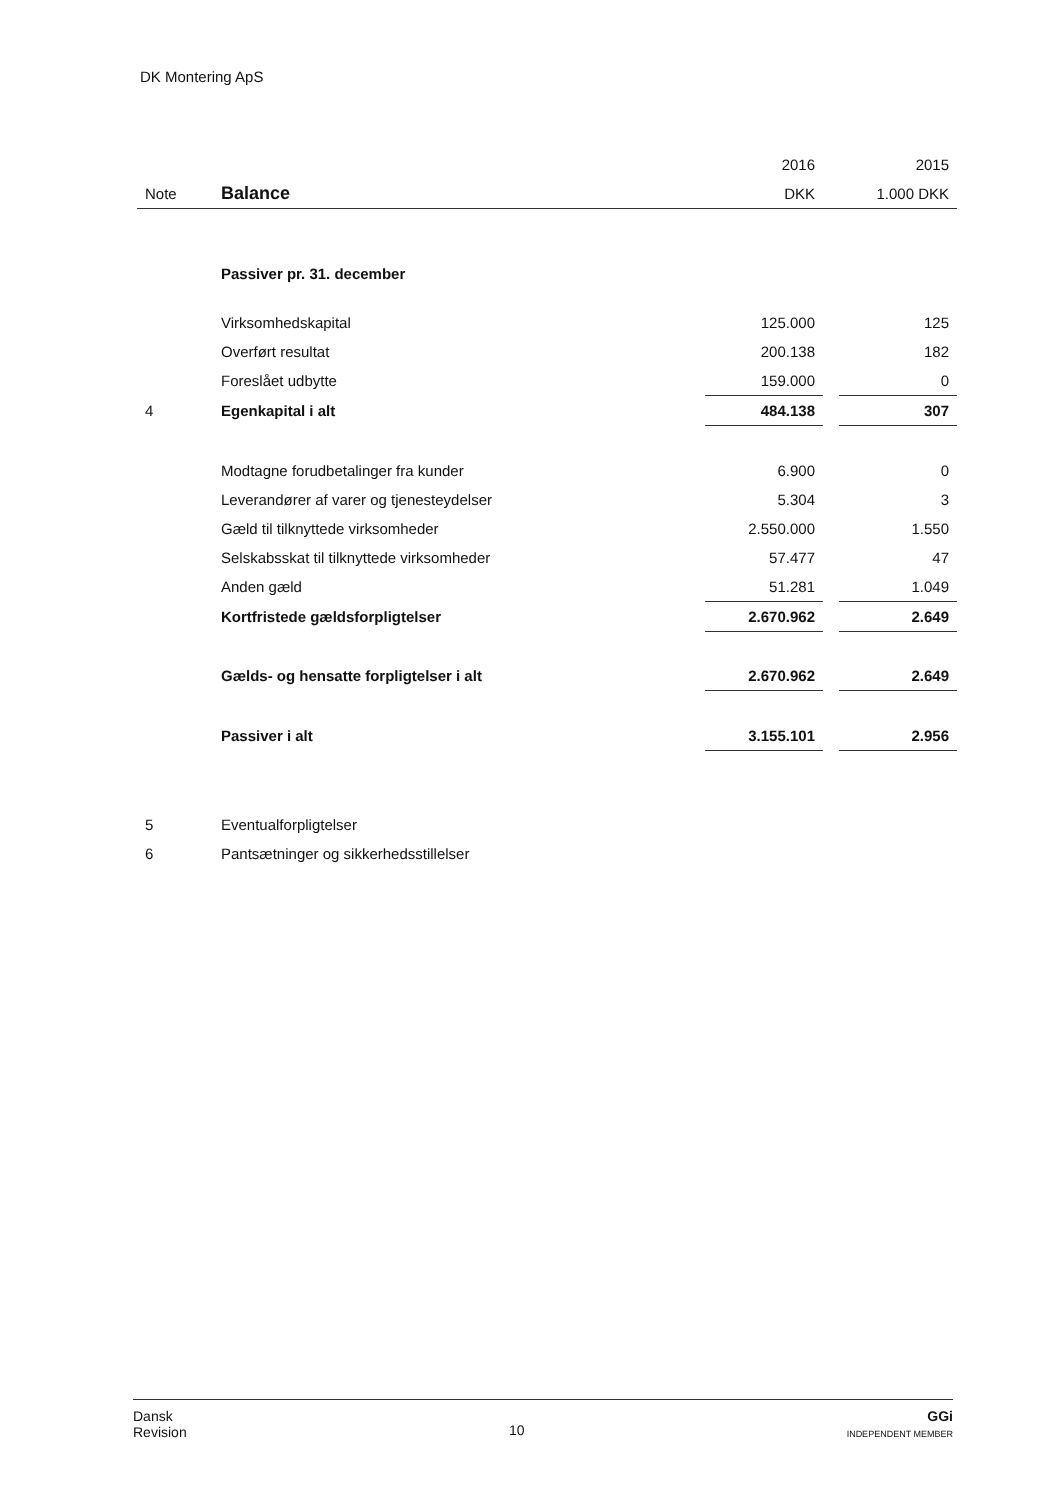DK Montering ApS
| | | 2016 | | 2015 |
| --- | --- | --- | --- | --- |
| Note | Balance | DKK | | 1.000 DKK |
| | Passiver pr. 31. december | | | |
| | Virksomhedskapital | 125.000 | | 125 |
| | Overført resultat | 200.138 | | 182 |
| | Foreslået udbytte | 159.000 | | 0 |
| 4 | Egenkapital i alt | 484.138 | | 307 |
| | Modtagne forudbetalinger fra kunder | 6.900 | | 0 |
| | Leverandører af varer og tjenesteydelser | 5.304 | | 3 |
| | Gæld til tilknyttede virksomheder | 2.550.000 | | 1.550 |
| | Selskabsskat til tilknyttede virksomheder | 57.477 | | 47 |
| | Anden gæld | 51.281 | | 1.049 |
| | Kortfristede gældsforpligtelser | 2.670.962 | | 2.649 |
| | Gælds- og hensatte forpligtelser i alt | 2.670.962 | | 2.649 |
| | Passiver i alt | 3.155.101 | | 2.956 |
| 5 | Eventualforpligtelser | | | |
| 6 | Pantsætninger og sikkerhedsstillelser | | | |
Dansk
Revision
10
GGi
INDEPENDENT MEMBER